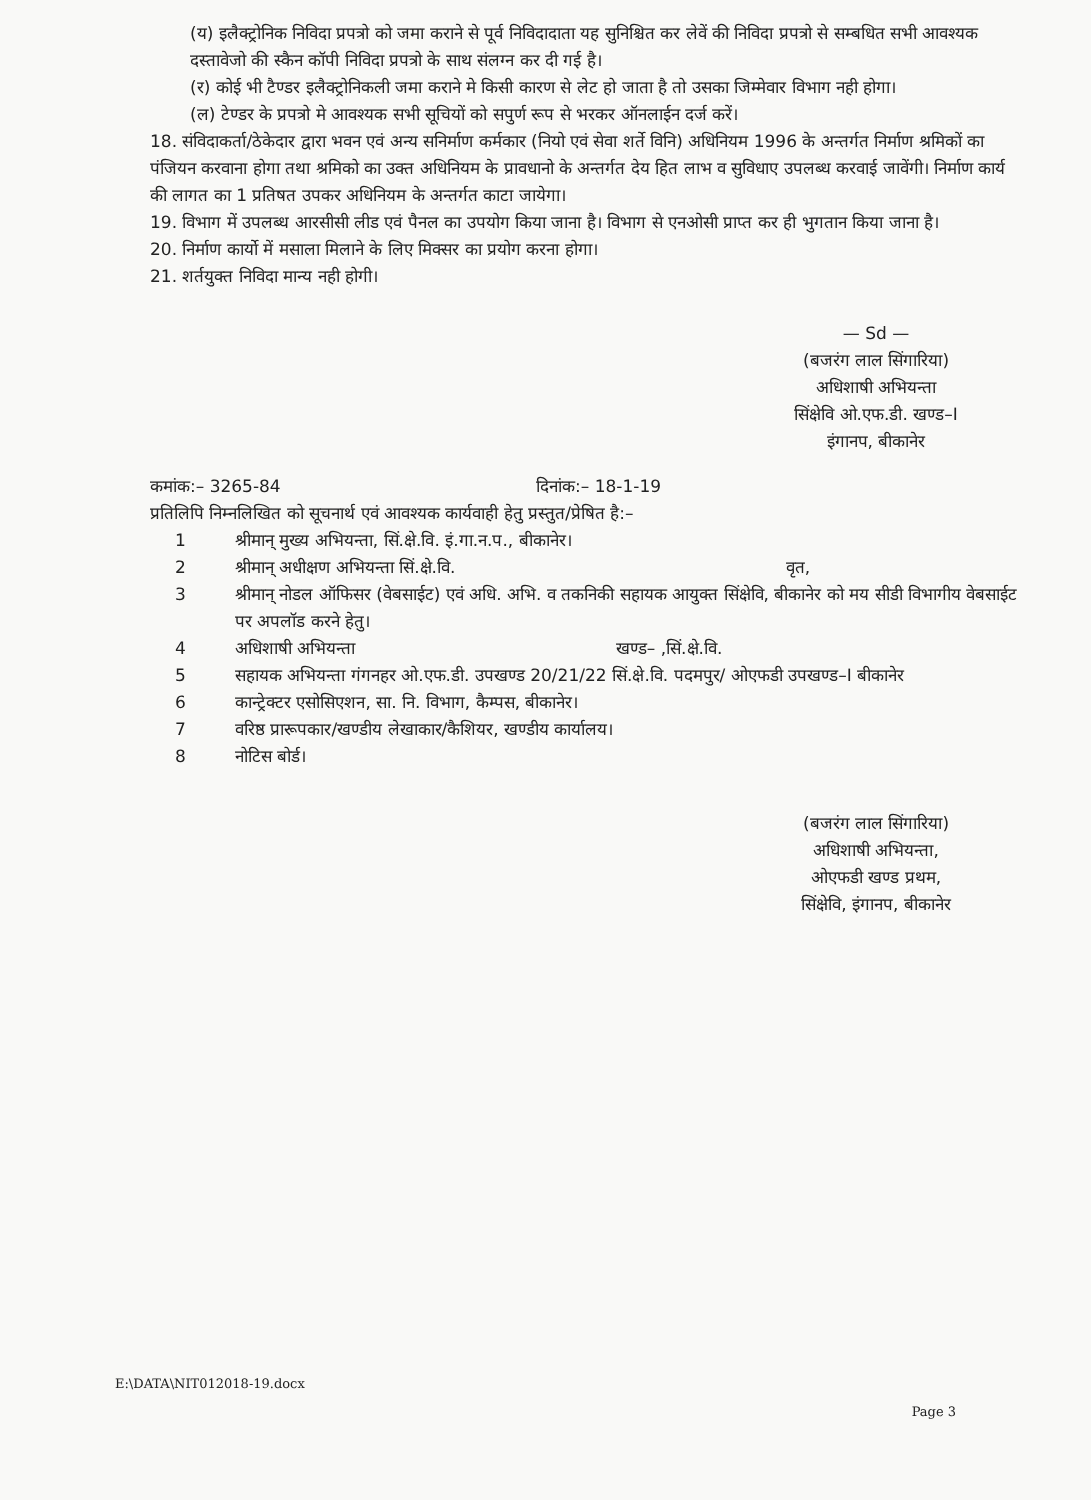(य) इलैक्ट्रोनिक निविदा प्रपत्रो को जमा कराने से पूर्व निविदादाता यह सुनिश्चित कर लेवें की निविदा प्रपत्रो से सम्बधित सभी आवश्यक दस्तावेजो की स्कैन कॉपी निविदा प्रपत्रो के साथ संलग्न कर दी गई है।
(र) कोई भी टैण्डर इलैक्ट्रोनिकली जमा कराने मे किसी कारण से लेट हो जाता है तो उसका जिम्मेवार विभाग नही होगा।
(ल) टेण्डर के प्रपत्रो मे आवश्यक सभी सूचियों को सपुर्ण रूप से भरकर ऑनलाईन दर्ज करें।
18. संविदाकर्ता/ठेकेदार द्वारा भवन एवं अन्य सनिर्माण कर्मकार (नियो एवं सेवा शर्ते विनि) अधिनियम 1996 के अन्तर्गत निर्माण श्रमिकों का पंजियन करवाना होगा तथा श्रमिको का उक्त अधिनियम के प्रावधानो के अन्तर्गत देय हित लाभ व सुविधाए उपलब्ध करवाई जावेंगी। निर्माण कार्य की लागत का 1 प्रतिषत उपकर अधिनियम के अन्तर्गत काटा जायेगा।
19. विभाग में उपलब्ध आरसीसी लीड एवं पैनल का उपयोग किया जाना है। विभाग से एनओसी प्राप्त कर ही भुगतान किया जाना है।
20. निर्माण कार्यो में मसाला मिलाने के लिए मिक्सर का प्रयोग करना होगा।
21. शर्तयुक्त निविदा मान्य नही होगी।
— Sd —
(बजरंग लाल सिंगारिया)
अधिशाषी अभियन्ता
सिंक्षेवि ओ.एफ.डी. खण्ड–I
इंगानप, बीकानेर
कमांक:– 3265-84 दिनांक:– 18-1-19
प्रतिलिपि निम्नलिखित को सूचनार्थ एवं आवश्यक कार्यवाही हेतु प्रस्तुत/प्रेषित है:–
1 श्रीमान् मुख्य अभियन्ता, सिं.क्षे.वि. इं.गा.न.प., बीकानेर।
2 श्रीमान् अधीक्षण अभियन्ता सिं.क्षे.वि. वृत,
3 श्रीमान् नोडल ऑफिसर (वेबसाईट) एवं अधि. अभि. व तकनिकी सहायक आयुक्त सिंक्षेवि, बीकानेर को मय सीडी विभागीय वेबसाईट पर अपलॉड करने हेतु।
4 अधिशाषी अभियन्ता खण्ड– ,सिं.क्षे.वि.
5 सहायक अभियन्ता गंगनहर ओ.एफ.डी. उपखण्ड 20/21/22 सिं.क्षे.वि. पदमपुर/ ओएफडी उपखण्ड–I बीकानेर
6 कान्ट्रेक्टर एसोसिएशन, सा. नि. विभाग, कैम्पस, बीकानेर।
7 वरिष्ठ प्रारूपकार/खण्डीय लेखाकार/कैशियर, खण्डीय कार्यालय।
8 नोटिस बोर्ड।
(बजरंग लाल सिंगारिया)
अधिशाषी अभियन्ता,
ओएफडी खण्ड प्रथम,
सिंक्षेवि, इंगानप, बीकानेर
E:\DATA\NIT012018-19.docx
Page 3